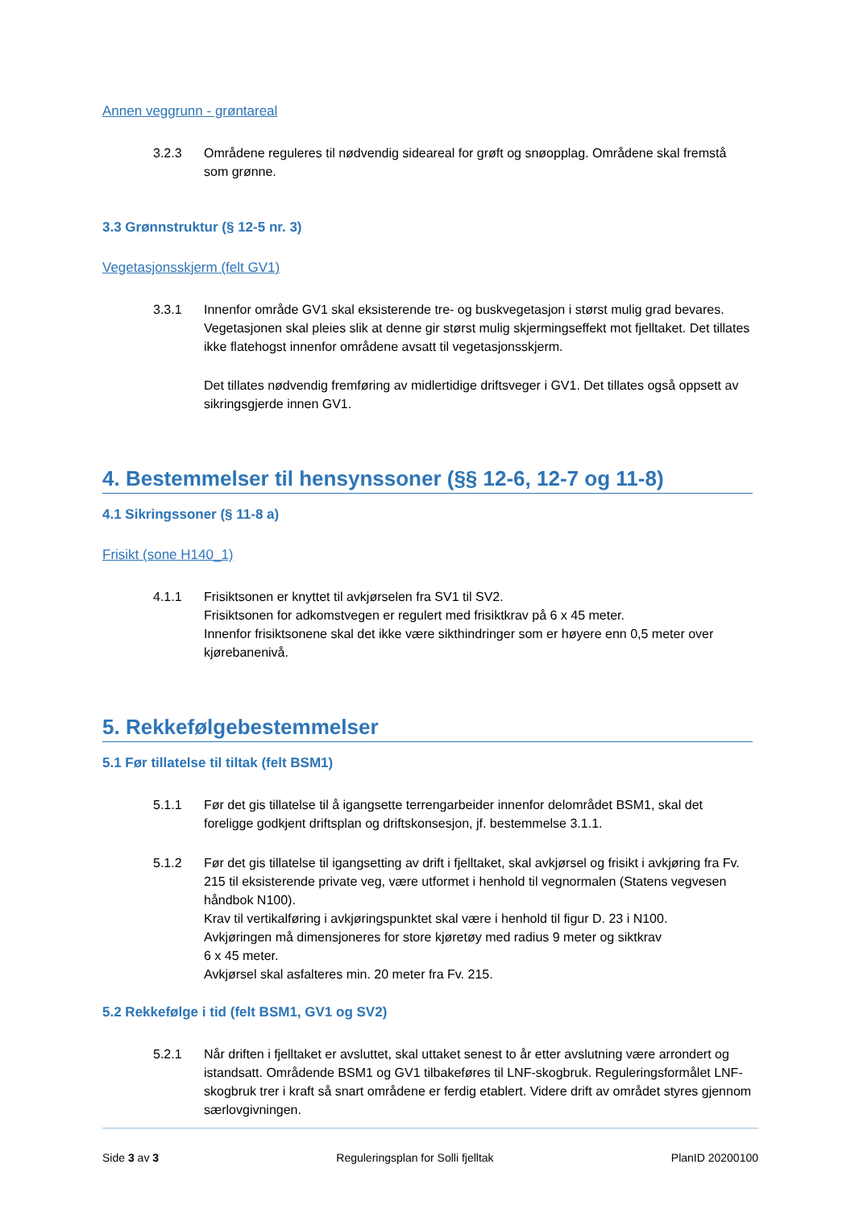Annen veggrunn - grøntareal
3.2.3 Områdene reguleres til nødvendig sideareal for grøft og snøopplag. Områdene skal fremstå som grønne.
3.3 Grønnstruktur (§ 12-5 nr. 3)
Vegetasjonsskjerm (felt GV1)
3.3.1 Innenfor område GV1 skal eksisterende tre- og buskvegetasjon i størst mulig grad bevares. Vegetasjonen skal pleies slik at denne gir størst mulig skjermingseffekt mot fjelltaket. Det tillates ikke flatehogst innenfor områdene avsatt til vegetasjonsskjerm.
Det tillates nødvendig fremføring av midlertidige driftsveger i GV1. Det tillates også oppsett av sikringsgjerde innen GV1.
4. Bestemmelser til hensynssoner (§§ 12-6, 12-7 og 11-8)
4.1 Sikringssoner (§ 11-8 a)
Frisikt (sone H140_1)
4.1.1 Frisiktsonen er knyttet til avkjørselen fra SV1 til SV2.
Frisiktsonen for adkomstvegen er regulert med frisiktkrav på 6 x 45 meter.
Innenfor frisiktsonene skal det ikke være sikthindringer som er høyere enn 0,5 meter over kjørebanenivå.
5. Rekkefølgebestemmelser
5.1 Før tillatelse til tiltak (felt BSM1)
5.1.1 Før det gis tillatelse til å igangsette terrengarbeider innenfor delområdet BSM1, skal det foreligge godkjent driftsplan og driftskonsesjon, jf. bestemmelse 3.1.1.
5.1.2 Før det gis tillatelse til igangsetting av drift i fjelltaket, skal avkjørsel og frisikt i avkjøring fra Fv. 215 til eksisterende private veg, være utformet i henhold til vegnormalen (Statens vegvesen håndbok N100).
Krav til vertikalføring i avkjøringspunktet skal være i henhold til figur D. 23 i N100.
Avkjøringen må dimensjoneres for store kjøretøy med radius 9 meter og siktkrav
6 x 45 meter.
Avkjørsel skal asfalteres min. 20 meter fra Fv. 215.
5.2 Rekkefølge i tid (felt BSM1, GV1 og SV2)
5.2.1 Når driften i fjelltaket er avsluttet, skal uttaket senest to år etter avslutning være arrondert og istandsatt. Områdende BSM1 og GV1 tilbakeføres til LNF-skogbruk. Reguleringsformålet LNF-skogbruk trer i kraft så snart områdene er ferdig etablert. Videre drift av området styres gjennom særlovgivningen.
Side 3 av 3 Reguleringsplan for Solli fjelltak PlanID 20200100